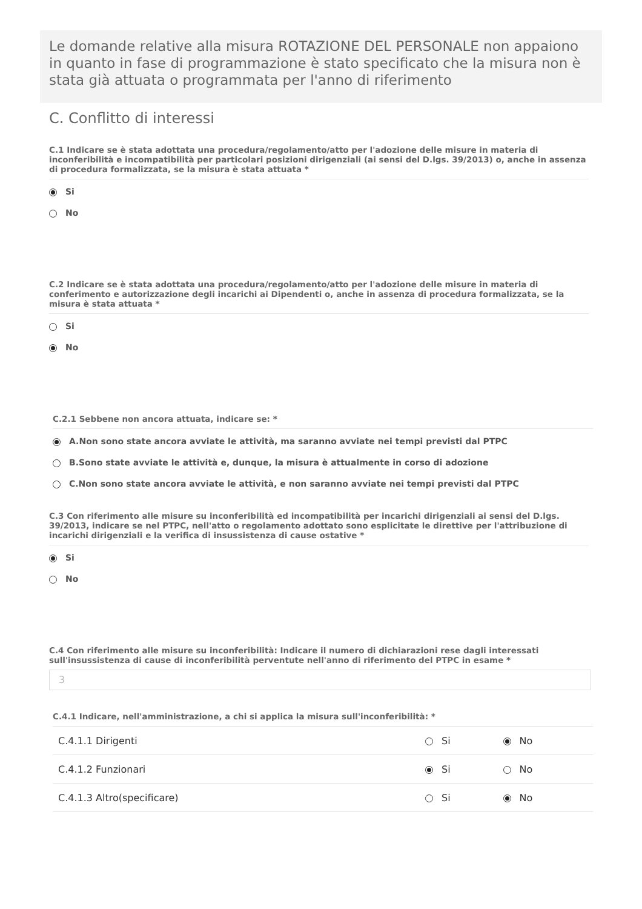Le domande relative alla misura ROTAZIONE DEL PERSONALE non appaiono in quanto in fase di programmazione è stato specificato che la misura non è stata già attuata o programmata per l'anno di riferimento
C. Conflitto di interessi
C.1 Indicare se è stata adottata una procedura/regolamento/atto per l'adozione delle misure in materia di inconferibilità e incompatibilità per particolari posizioni dirigenziali (ai sensi del D.lgs. 39/2013) o, anche in assenza di procedura formalizzata, se la misura è stata attuata *
Si
No
C.2 Indicare se è stata adottata una procedura/regolamento/atto per l'adozione delle misure in materia di conferimento e autorizzazione degli incarichi ai Dipendenti o, anche in assenza di procedura formalizzata, se la misura è stata attuata *
Si
No
C.2.1 Sebbene non ancora attuata, indicare se: *
A.Non sono state ancora avviate le attività, ma saranno avviate nei tempi previsti dal PTPC
B.Sono state avviate le attività e, dunque, la misura è attualmente in corso di adozione
C.Non sono state ancora avviate le attività, e non saranno avviate nei tempi previsti dal PTPC
C.3 Con riferimento alle misure su inconferibilità ed incompatibilità per incarichi dirigenziali ai sensi del D.lgs. 39/2013, indicare se nel PTPC, nell'atto o regolamento adottato sono esplicitate le direttive per l'attribuzione di incarichi dirigenziali e la verifica di insussistenza di cause ostative *
Si
No
C.4 Con riferimento alle misure su inconferibilità: Indicare il numero di dichiarazioni rese dagli interessati sull'insussistenza di cause di inconferibilità perventute nell'anno di riferimento del PTPC in esame *
3
C.4.1 Indicare, nell'amministrazione, a chi si applica la misura sull'inconferibilità: *
| C.4.1.1 Dirigenti | Si | No |
| C.4.1.2 Funzionari | Si | No |
| C.4.1.3 Altro(specificare) | Si | No |